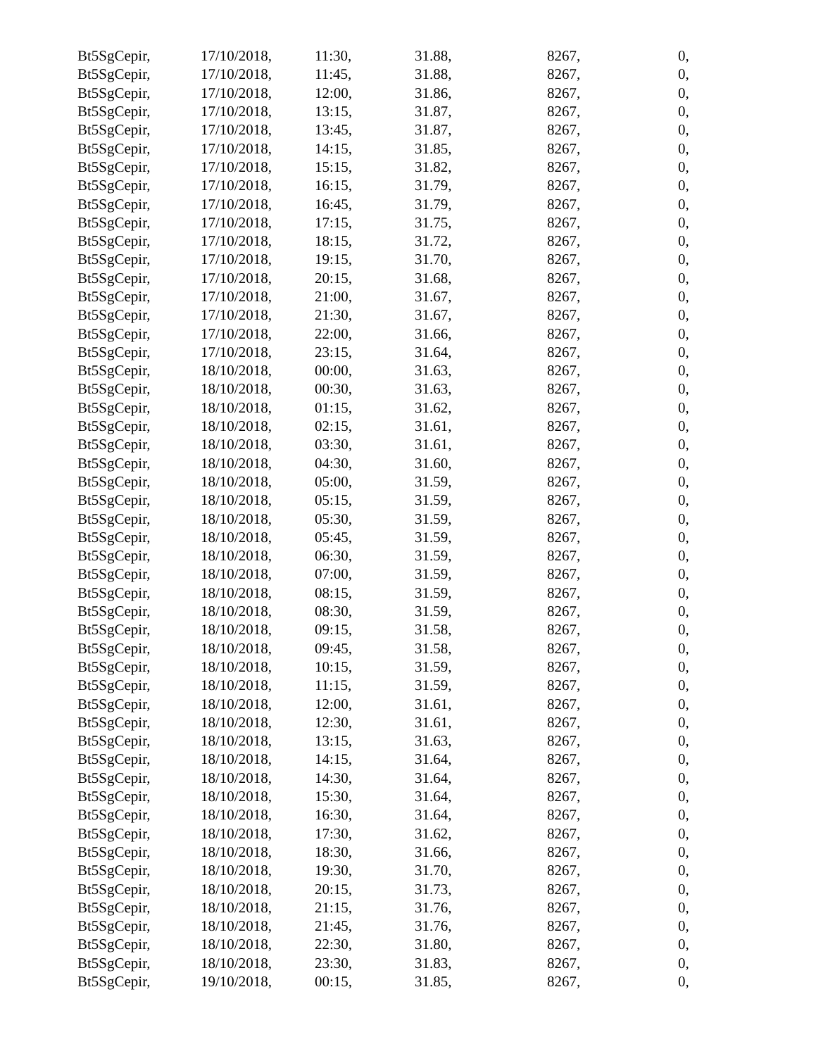| Bt5SgCepir, | 17/10/2018, | 11:30, | 31.88, | 8267, | 0, |
| Bt5SgCepir, | 17/10/2018, | 11:45, | 31.88, | 8267, | 0, |
| Bt5SgCepir, | 17/10/2018, | 12:00, | 31.86, | 8267, | 0, |
| Bt5SgCepir, | 17/10/2018, | 13:15, | 31.87, | 8267, | 0, |
| Bt5SgCepir, | 17/10/2018, | 13:45, | 31.87, | 8267, | 0, |
| Bt5SgCepir, | 17/10/2018, | 14:15, | 31.85, | 8267, | 0, |
| Bt5SgCepir, | 17/10/2018, | 15:15, | 31.82, | 8267, | 0, |
| Bt5SgCepir, | 17/10/2018, | 16:15, | 31.79, | 8267, | 0, |
| Bt5SgCepir, | 17/10/2018, | 16:45, | 31.79, | 8267, | 0, |
| Bt5SgCepir, | 17/10/2018, | 17:15, | 31.75, | 8267, | 0, |
| Bt5SgCepir, | 17/10/2018, | 18:15, | 31.72, | 8267, | 0, |
| Bt5SgCepir, | 17/10/2018, | 19:15, | 31.70, | 8267, | 0, |
| Bt5SgCepir, | 17/10/2018, | 20:15, | 31.68, | 8267, | 0, |
| Bt5SgCepir, | 17/10/2018, | 21:00, | 31.67, | 8267, | 0, |
| Bt5SgCepir, | 17/10/2018, | 21:30, | 31.67, | 8267, | 0, |
| Bt5SgCepir, | 17/10/2018, | 22:00, | 31.66, | 8267, | 0, |
| Bt5SgCepir, | 17/10/2018, | 23:15, | 31.64, | 8267, | 0, |
| Bt5SgCepir, | 18/10/2018, | 00:00, | 31.63, | 8267, | 0, |
| Bt5SgCepir, | 18/10/2018, | 00:30, | 31.63, | 8267, | 0, |
| Bt5SgCepir, | 18/10/2018, | 01:15, | 31.62, | 8267, | 0, |
| Bt5SgCepir, | 18/10/2018, | 02:15, | 31.61, | 8267, | 0, |
| Bt5SgCepir, | 18/10/2018, | 03:30, | 31.61, | 8267, | 0, |
| Bt5SgCepir, | 18/10/2018, | 04:30, | 31.60, | 8267, | 0, |
| Bt5SgCepir, | 18/10/2018, | 05:00, | 31.59, | 8267, | 0, |
| Bt5SgCepir, | 18/10/2018, | 05:15, | 31.59, | 8267, | 0, |
| Bt5SgCepir, | 18/10/2018, | 05:30, | 31.59, | 8267, | 0, |
| Bt5SgCepir, | 18/10/2018, | 05:45, | 31.59, | 8267, | 0, |
| Bt5SgCepir, | 18/10/2018, | 06:30, | 31.59, | 8267, | 0, |
| Bt5SgCepir, | 18/10/2018, | 07:00, | 31.59, | 8267, | 0, |
| Bt5SgCepir, | 18/10/2018, | 08:15, | 31.59, | 8267, | 0, |
| Bt5SgCepir, | 18/10/2018, | 08:30, | 31.59, | 8267, | 0, |
| Bt5SgCepir, | 18/10/2018, | 09:15, | 31.58, | 8267, | 0, |
| Bt5SgCepir, | 18/10/2018, | 09:45, | 31.58, | 8267, | 0, |
| Bt5SgCepir, | 18/10/2018, | 10:15, | 31.59, | 8267, | 0, |
| Bt5SgCepir, | 18/10/2018, | 11:15, | 31.59, | 8267, | 0, |
| Bt5SgCepir, | 18/10/2018, | 12:00, | 31.61, | 8267, | 0, |
| Bt5SgCepir, | 18/10/2018, | 12:30, | 31.61, | 8267, | 0, |
| Bt5SgCepir, | 18/10/2018, | 13:15, | 31.63, | 8267, | 0, |
| Bt5SgCepir, | 18/10/2018, | 14:15, | 31.64, | 8267, | 0, |
| Bt5SgCepir, | 18/10/2018, | 14:30, | 31.64, | 8267, | 0, |
| Bt5SgCepir, | 18/10/2018, | 15:30, | 31.64, | 8267, | 0, |
| Bt5SgCepir, | 18/10/2018, | 16:30, | 31.64, | 8267, | 0, |
| Bt5SgCepir, | 18/10/2018, | 17:30, | 31.62, | 8267, | 0, |
| Bt5SgCepir, | 18/10/2018, | 18:30, | 31.66, | 8267, | 0, |
| Bt5SgCepir, | 18/10/2018, | 19:30, | 31.70, | 8267, | 0, |
| Bt5SgCepir, | 18/10/2018, | 20:15, | 31.73, | 8267, | 0, |
| Bt5SgCepir, | 18/10/2018, | 21:15, | 31.76, | 8267, | 0, |
| Bt5SgCepir, | 18/10/2018, | 21:45, | 31.76, | 8267, | 0, |
| Bt5SgCepir, | 18/10/2018, | 22:30, | 31.80, | 8267, | 0, |
| Bt5SgCepir, | 18/10/2018, | 23:30, | 31.83, | 8267, | 0, |
| Bt5SgCepir, | 19/10/2018, | 00:15, | 31.85, | 8267, | 0, |